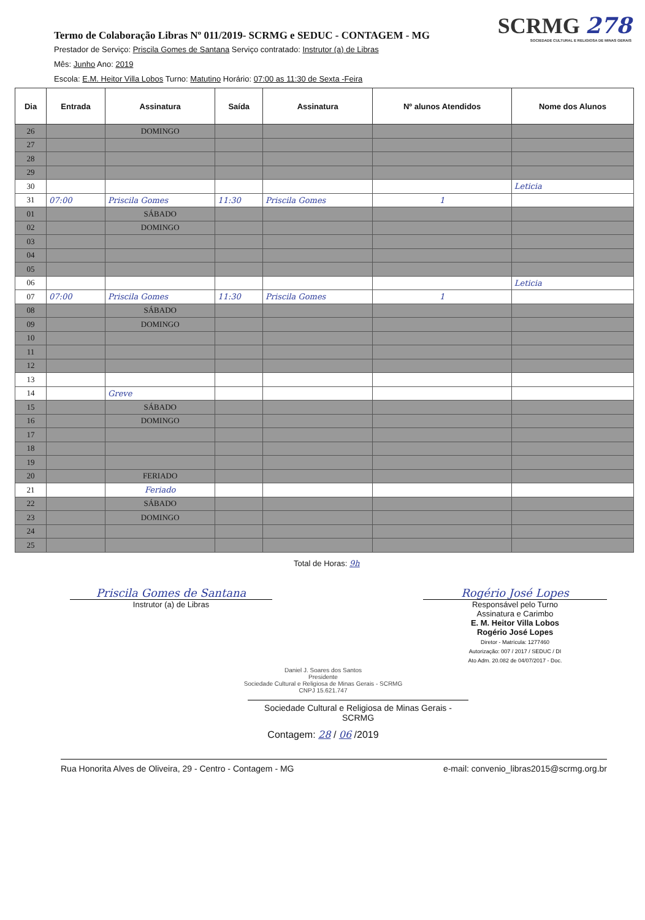Termo de Colaboração Libras Nº 011/2019- SCRMG e SEDUC - CONTAGEM - MG
SCRMG 278
SOCIEDADE CULTURAL E RELIGIOSA DE MINAS GERAIS
Prestador de Serviço: Priscila Gomes de Santana Serviço contratado: Instrutor (a) de Libras
Mês: Junho Ano: 2019
Escola: E.M. Heitor Villa Lobos Turno: Matutino Horário: 07:00 as 11:30 de Sexta -Feira
| Dia | Entrada | Assinatura | Saída | Assinatura | Nº alunos Atendidos | Nome dos Alunos |
| --- | --- | --- | --- | --- | --- | --- |
| 26 | | DOMINGO | | | | |
| 27 | | | | | | |
| 28 | | | | | | |
| 29 | | | | | | |
| 30 | | | | | | Leticia |
| 31 | 07:00 | Priscila Gomes | 11:30 | Priscila Gomes | 1 | |
| 01 | | SÁBADO | | | | |
| 02 | | DOMINGO | | | | |
| 03 | | | | | | |
| 04 | | | | | | |
| 05 | | | | | | |
| 06 | | | | | | Leticia |
| 07 | 07:00 | Priscila Gomes | 11:30 | Priscila Gomes | 1 | |
| 08 | | SÁBADO | | | | |
| 09 | | DOMINGO | | | | |
| 10 | | | | | | |
| 11 | | | | | | |
| 12 | | | | | | |
| 13 | | | | | | |
| 14 | | Greve | | | | |
| 15 | | SÁBADO | | | | |
| 16 | | DOMINGO | | | | |
| 17 | | | | | | |
| 18 | | | | | | |
| 19 | | | | | | |
| 20 | | FERIADO | | | | |
| 21 | | Feriado | | | | |
| 22 | | SÁBADO | | | | |
| 23 | | DOMINGO | | | | |
| 24 | | | | | | |
| 25 | | | | | | |
Total de Horas: 9h
Priscila Gomes de Santana
Instrutor (a) de Libras
Rogério José Lopes
Responsável pelo Turno
Assinatura e Carimbo
E. M. Heitor Villa Lobos
Rogério José Lopes
Diretor - Matrícula: 1277460
Autorização: 007 / 2017 / SEDUC / DI
Ato Adm. 20.082 de 04/07/2017 - Doc.
Daniel J. Soares dos Santos
Presidente
Sociedade Cultural e Religiosa de Minas Gerais - SCRMG
CNPJ 15.621.747
Sociedade Cultural e Religiosa de Minas Gerais - SCRMG
Contagem: 28 / 06 /2019
Rua Honorita Alves de Oliveira, 29 - Centro - Contagem - MG e-mail: convenio_libras2015@scrmg.org.br